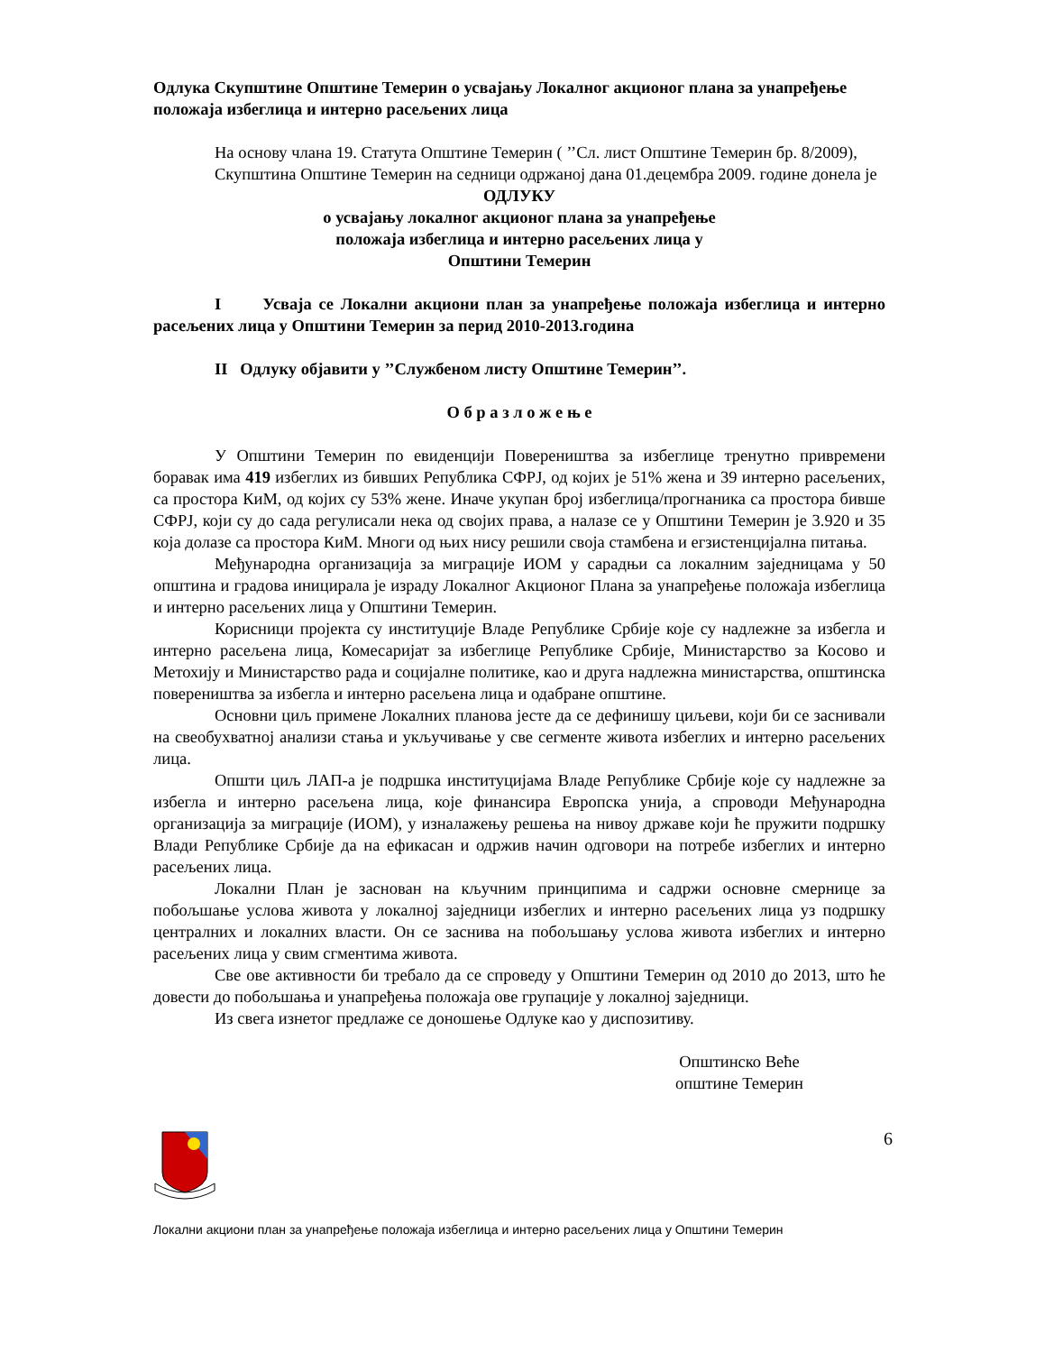Одлука Скупштине Општине Темерин о усвајању Локалног акционог плана за унапређење положаја избеглица и интерно расељених лица
На основу члана 19. Статута Општине Темерин ( ’’Сл. лист Општине Темерин бр. 8/2009),
Скупштина Општине Темерин на седници одржаној дана 01.децембра 2009. године донела је
ОДЛУКУ
о усвајању локалног акционог плана за унапређење
положаја избеглица и интерно расељених лица у
Општини Темерин
I Усваја се Локални акциони план за унапређење положаја избеглица и интерно расељених лица у Општини Темерин за перид 2010-2013.година
II Одлуку објавити у ’’Службеном листу Општине Темерин’’.
О б р а з л о ж е њ е
У Општини Темерин по евиденцији Повереништва за избеглице тренутно привремени боравак има 419 избеглих из бивших Република СФРЈ, од којих је 51% жена и 39 интерно расељених, са простора КиМ, од којих су 53% жене. Иначе укупан број избеглица/прогнаника са простора бивше СФРЈ, који су до сада регулисали нека од својих права, а налазе се у Општини Темерин је 3.920 и 35 која долазе са простора КиМ. Многи од њих нису решили своја стамбена и егзистенцијална питања.
Међународна организација за миграције ИОМ у сарадњи са локалним заједницама у 50 општина и градова иницирала је израду Локалног Акционог Плана за унапређење положаја избеглица и интерно расељених лица у Општини Темерин.
Корисници пројекта су институције Владе Републике Србије које су надлежне за избегла и интерно расељена лица, Комесаријат за избеглице Републике Србије, Министарство за Косово и Метохију и Министарство рада и социјалне политике, као и друга надлежна министарства, општинска повереништва за избегла и интерно расељена лица и одабране општине.
Основни циљ примене Локалних планова јесте да се дефинишу циљеви, који би се заснивали на свеобухватној анализи стања и укључивање у све сегменте живота избеглих и интерно расељених лица.
Општи циљ ЛАП-а је подршка институцијама Владе Републике Србије које су надлежне за избегла и интерно расељена лица, које финансира Европска унија, а спроводи Међународна организација за миграције (ИОМ), у изналажењу решења на нивоу државе који ће пружити подршку Влади Републике Србије да на ефикасан и одржив начин одговори на потребе избеглих и интерно расељених лица.
Локални План је заснован на кључним принципима и садржи основне смернице за побољшање услова живота у локалној заједници избеглих и интерно расељених лица уз подршку централних и локалних власти. Он се заснива на побољшању услова живота избеглих и интерно расељених лица у свим сгментима живота.
Све ове активности би требало да се спроведу у Општини Темерин од 2010 до 2013, што ће довести до побољшања и унапређења положаја ове групације у локалној заједници.
Из свега изнетог предлаже се доношење Одлуке као у диспозитиву.
Општинско Веће
општине Темерин
6
Локални акциони план за унапређење положаја избеглица и интерно расељених лица у Општини Темерин